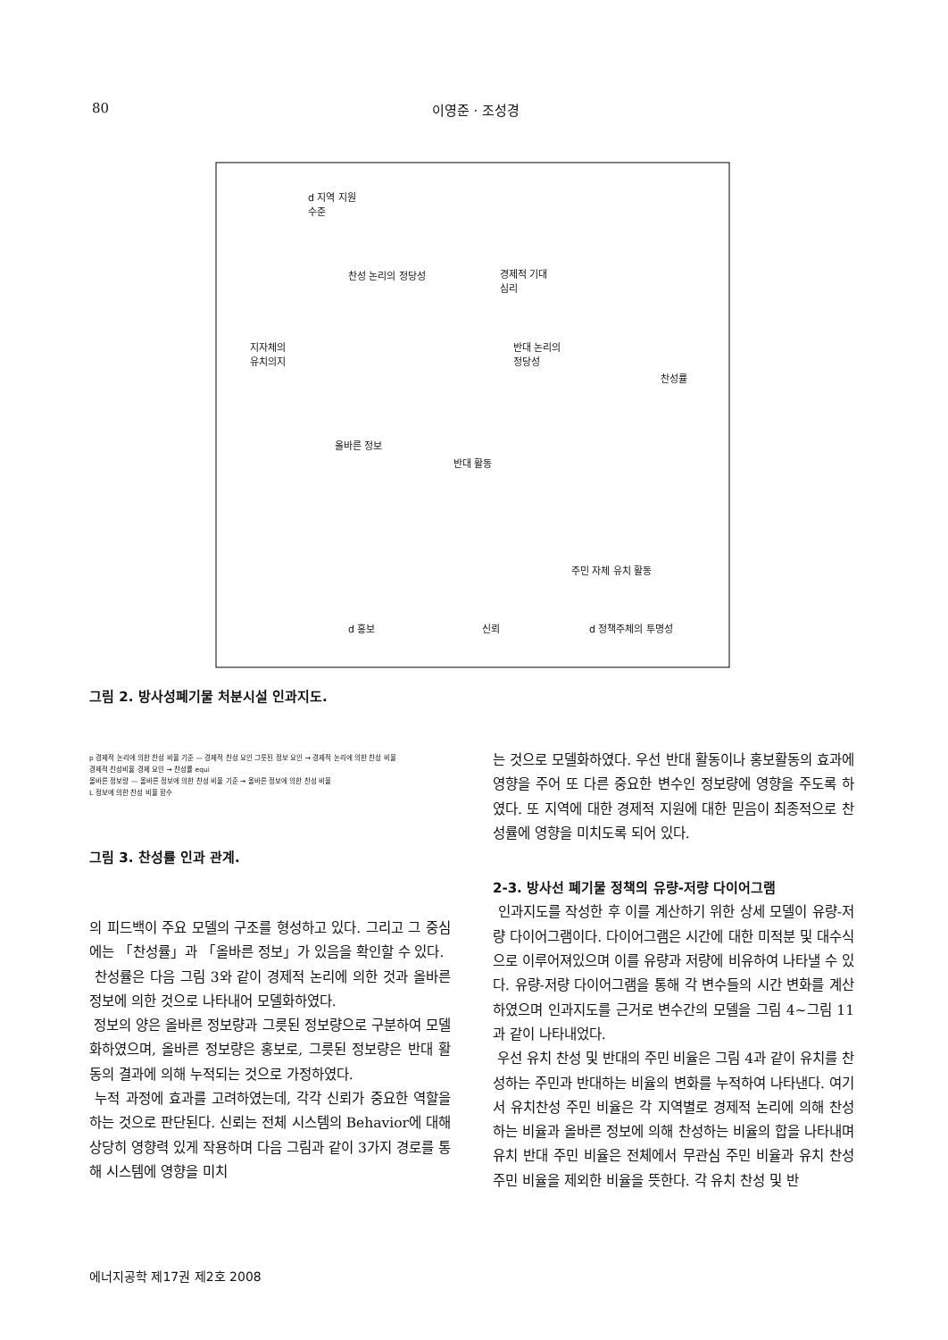80
이영준 · 조성경
d 지역 지원
수준
찬성 논리의 정당성
경제적 기대
심리
지자체의
유치의지
반대 논리의
정당성
찬성률
올바른 정보
반대 활동
주민 자체 유치 활동
d 홍보 신뢰 d 정책주체의 투명성
그림 2. 방사성폐기물 처분시설 인과지도.
p 경제적 논리에 의한 찬성 비율 기준 — 경제적 찬성 요인 그릇된 정보 요인 → 경제적 논리에 의한 찬성 비율
경제적 찬성비율 경제 요인 → 찬성률 equi
올바른 정보량 — 올바른 정보에 의한 찬성 비율 기준 → 올바른 정보에 의한 찬성 비율
L 정보에 의한 찬성 비율 함수
그림 3. 찬성률 인과 관계.
의 피드백이 주요 모델의 구조를 형성하고 있다. 그리고 그 중심에는 「찬성률」과 「올바른 정보」가 있음을 확인할 수 있다.
찬성률은 다음 그림 3와 같이 경제적 논리에 의한 것과 올바른 정보에 의한 것으로 나타내어 모델화하였다.
정보의 양은 올바른 정보량과 그릇된 정보량으로 구분하여 모델화하였으며, 올바른 정보량은 홍보로, 그릇된 정보량은 반대 활동의 결과에 의해 누적되는 것으로 가정하였다.
누적 과정에 효과를 고려하였는데, 각각 신뢰가 중요한 역할을 하는 것으로 판단된다. 신뢰는 전체 시스템의 Behavior에 대해 상당히 영향력 있게 작용하며 다음 그림과 같이 3가지 경로를 통해 시스템에 영향을 미치
는 것으로 모델화하였다. 우선 반대 활동이나 홍보활동의 효과에 영향을 주어 또 다른 중요한 변수인 정보량에 영향을 주도록 하였다. 또 지역에 대한 경제적 지원에 대한 믿음이 최종적으로 찬성률에 영향을 미치도록 되어 있다.
2-3. 방사선 폐기물 정책의 유량-저량 다이어그램
인과지도를 작성한 후 이를 계산하기 위한 상세 모델이 유량-저량 다이어그램이다. 다이어그램은 시간에 대한 미적분 및 대수식으로 이루어져있으며 이를 유량과 저량에 비유하여 나타낼 수 있다. 유량-저량 다이어그램을 통해 각 변수들의 시간 변화를 계산하였으며 인과지도를 근거로 변수간의 모델을 그림 4~그림 11과 같이 나타내었다.
우선 유치 찬성 및 반대의 주민 비율은 그림 4과 같이 유치를 찬성하는 주민과 반대하는 비율의 변화를 누적하여 나타낸다. 여기서 유치찬성 주민 비율은 각 지역별로 경제적 논리에 의해 찬성하는 비율과 올바른 정보에 의해 찬성하는 비율의 합을 나타내며 유치 반대 주민 비율은 전체에서 무관심 주민 비율과 유치 찬성 주민 비율을 제외한 비율을 뜻한다. 각 유치 찬성 및 반
에너지공학 제17권 제2호 2008